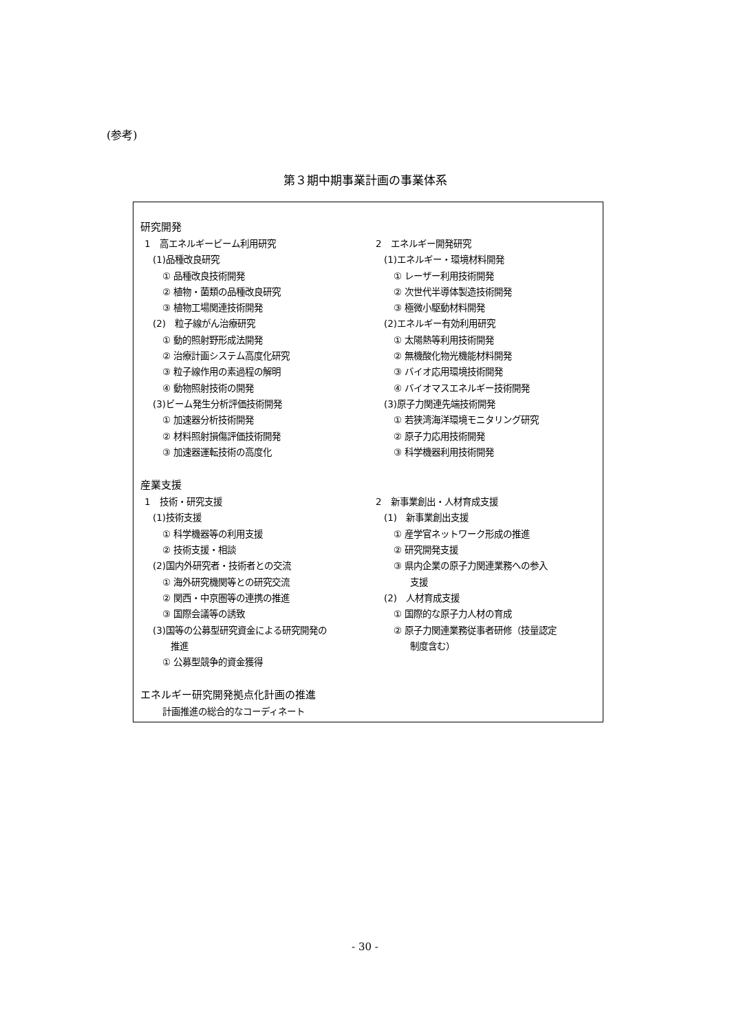(参考)
第３期中期事業計画の事業体系
研究開発
1　高エネルギービーム利用研究
(1)品種改良研究
① 品種改良技術開発
② 植物・菌類の品種改良研究
③ 植物工場関連技術開発
(2)　粒子線がん治療研究
① 動的照射野形成法開発
② 治療計画システム高度化研究
③ 粒子線作用の素過程の解明
④ 動物照射技術の開発
(3)ビーム発生分析評価技術開発
① 加速器分析技術開発
② 材料照射損傷評価技術開発
③ 加速器運転技術の高度化
2　エネルギー開発研究
(1)エネルギー・環境材料開発
① レーザー利用技術開発
② 次世代半導体製造技術開発
③ 極微小駆動材料開発
(2)エネルギー有効利用研究
① 太陽熱等利用技術開発
② 無機酸化物光機能材料開発
③ バイオ応用環境技術開発
④ バイオマスエネルギー技術開発
(3)原子力関連先端技術開発
① 若狭湾海洋環境モニタリング研究
② 原子力応用技術開発
③ 科学機器利用技術開発
産業支援
1　技術・研究支援
(1)技術支援
① 科学機器等の利用支援
② 技術支援・相談
(2)国内外研究者・技術者との交流
① 海外研究機関等との研究交流
② 関西・中京圏等の連携の推進
③ 国際会議等の誘致
(3)国等の公募型研究資金による研究開発の
推進
① 公募型競争的資金獲得
2　新事業創出・人材育成支援
(1)　新事業創出支援
① 産学官ネットワーク形成の推進
② 研究開発支援
③ 県内企業の原子力関連業務への参入
支援
(2)　人材育成支援
① 国際的な原子力人材の育成
② 原子力関連業務従事者研修（技量認定
制度含む）
エネルギー研究開発拠点化計画の推進
計画推進の総合的なコーディネート
- 30 -